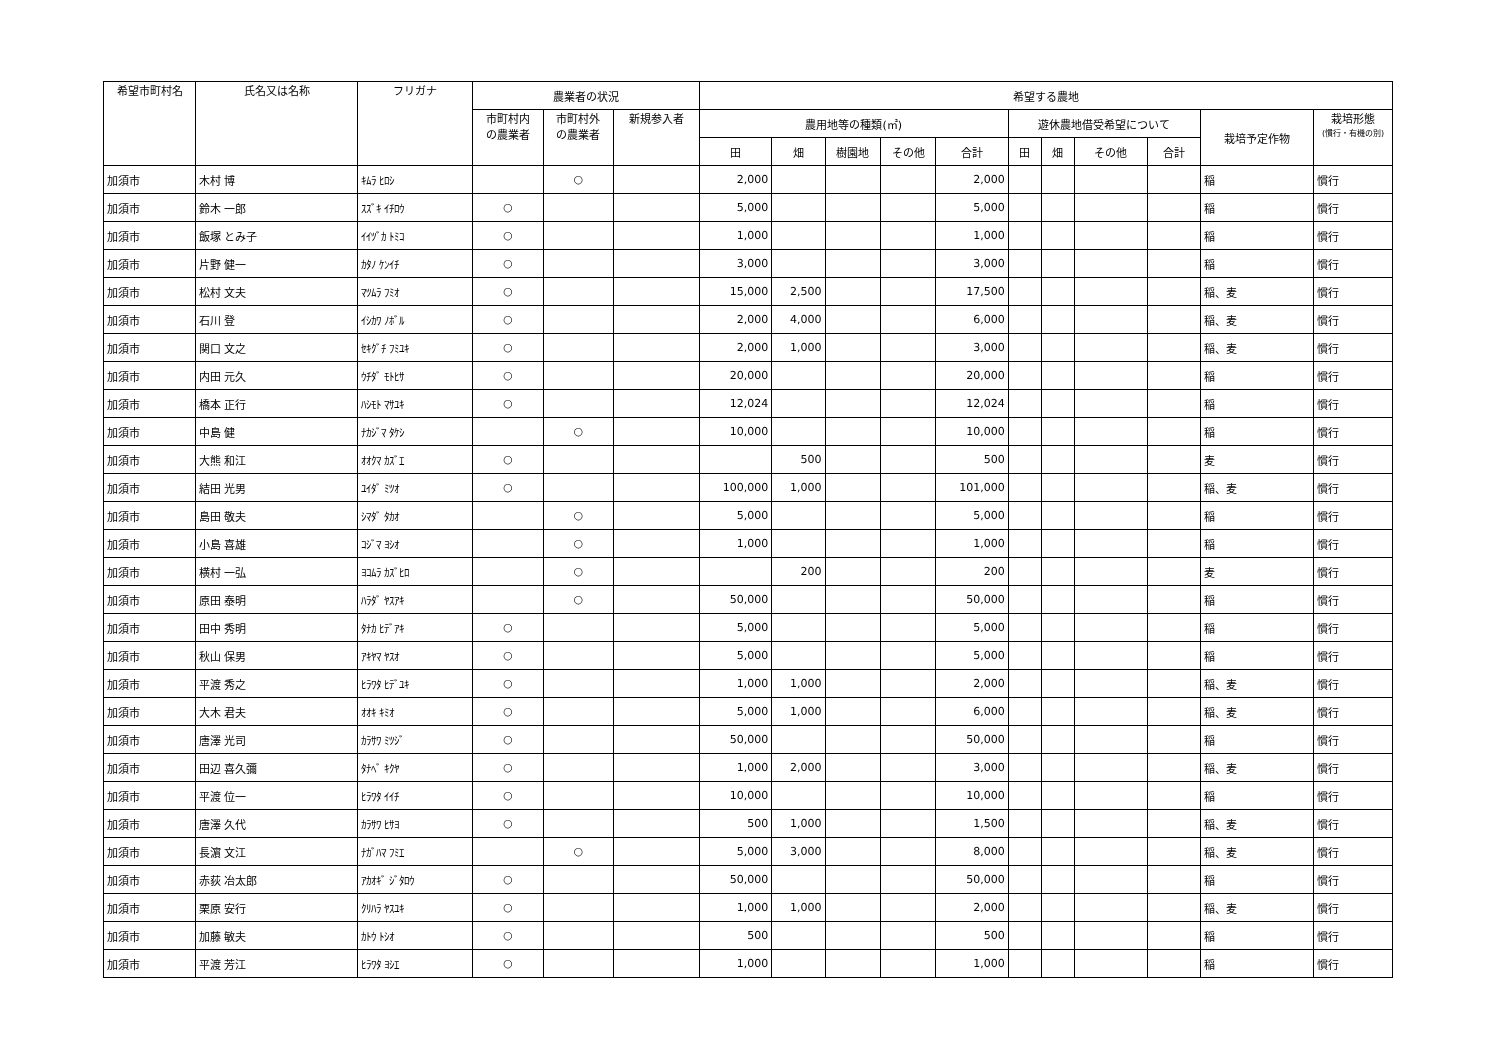| 希望市町村名 | 氏名又は名称 | フリガナ | 農業者の状況 | | | 希望する農地 | | | | | | | | | | |
| --- | --- | --- | --- | --- | --- | --- | --- | --- | --- | --- | --- | --- | --- | --- | --- | --- |
| | | | 市町村内 の農業者 | 市町村外 の農業者 | 新規参入者 | 農用地等の種類(㎡) | | | | | 遊休農地借受希望について | | | | 栽培予定作物 | 栽培形態 (慣行・有機の別) |
| | | | | | | 田 | 畑 | 樹園地 | その他 | 合計 | 田 | 畑 | その他 | 合計 | | |
| 加須市 | 木村 博 | ｷﾑﾗ ﾋﾛｼ | | ○ | | 2,000 | | | | 2,000 | | | | | 稲 | 慣行 |
| 加須市 | 鈴木 一郎 | ｽｽﾞｷ ｲﾁﾛｳ | ○ | | | 5,000 | | | | 5,000 | | | | | 稲 | 慣行 |
| 加須市 | 飯塚 とみ子 | ｲｲﾂﾞｶ ﾄﾐｺ | ○ | | | 1,000 | | | | 1,000 | | | | | 稲 | 慣行 |
| 加須市 | 片野 健一 | ｶﾀﾉ ｹﾝｲﾁ | ○ | | | 3,000 | | | | 3,000 | | | | | 稲 | 慣行 |
| 加須市 | 松村 文夫 | ﾏﾂﾑﾗ ﾌﾐｵ | ○ | | | 15,000 | 2,500 | | | 17,500 | | | | | 稲、麦 | 慣行 |
| 加須市 | 石川 登 | ｲｼｶﾜ ﾉﾎﾞﾙ | ○ | | | 2,000 | 4,000 | | | 6,000 | | | | | 稲、麦 | 慣行 |
| 加須市 | 関口 文之 | ｾｷｸﾞﾁ ﾌﾐﾕｷ | ○ | | | 2,000 | 1,000 | | | 3,000 | | | | | 稲、麦 | 慣行 |
| 加須市 | 内田 元久 | ｳﾁﾀﾞ ﾓﾄﾋｻ | ○ | | | 20,000 | | | | 20,000 | | | | | 稲 | 慣行 |
| 加須市 | 橋本 正行 | ﾊｼﾓﾄ ﾏｻﾕｷ | ○ | | | 12,024 | | | | 12,024 | | | | | 稲 | 慣行 |
| 加須市 | 中島 健 | ﾅｶｼﾞﾏ ﾀｹｼ | | ○ | | 10,000 | | | | 10,000 | | | | | 稲 | 慣行 |
| 加須市 | 大熊 和江 | ｵｵｸﾏ ｶｽﾞｴ | ○ | | | | 500 | | | 500 | | | | | 麦 | 慣行 |
| 加須市 | 結田 光男 | ﾕｲﾀﾞ ﾐﾂｵ | ○ | | | 100,000 | 1,000 | | | 101,000 | | | | | 稲、麦 | 慣行 |
| 加須市 | 島田 敬夫 | ｼﾏﾀﾞ ﾀｶｵ | | ○ | | 5,000 | | | | 5,000 | | | | | 稲 | 慣行 |
| 加須市 | 小島 喜雄 | ｺｼﾞﾏ ﾖｼｵ | | ○ | | 1,000 | | | | 1,000 | | | | | 稲 | 慣行 |
| 加須市 | 横村 一弘 | ﾖｺﾑﾗ ｶｽﾞﾋﾛ | | ○ | | | 200 | | | 200 | | | | | 麦 | 慣行 |
| 加須市 | 原田 泰明 | ﾊﾗﾀﾞ ﾔｽｱｷ | | ○ | | 50,000 | | | | 50,000 | | | | | 稲 | 慣行 |
| 加須市 | 田中 秀明 | ﾀﾅｶ ﾋﾃﾞｱｷ | ○ | | | 5,000 | | | | 5,000 | | | | | 稲 | 慣行 |
| 加須市 | 秋山 保男 | ｱｷﾔﾏ ﾔｽｵ | ○ | | | 5,000 | | | | 5,000 | | | | | 稲 | 慣行 |
| 加須市 | 平渡 秀之 | ﾋﾗﾜﾀ ﾋﾃﾞﾕｷ | ○ | | | 1,000 | 1,000 | | | 2,000 | | | | | 稲、麦 | 慣行 |
| 加須市 | 大木 君夫 | ｵｵｷ ｷﾐｵ | ○ | | | 5,000 | 1,000 | | | 6,000 | | | | | 稲、麦 | 慣行 |
| 加須市 | 唐澤 光司 | ｶﾗｻﾜ ﾐﾂｼﾞ | ○ | | | 50,000 | | | | 50,000 | | | | | 稲 | 慣行 |
| 加須市 | 田辺 喜久彌 | ﾀﾅﾍﾞ ｷｸﾔ | ○ | | | 1,000 | 2,000 | | | 3,000 | | | | | 稲、麦 | 慣行 |
| 加須市 | 平渡 位一 | ﾋﾗﾜﾀ ｲｲﾁ | ○ | | | 10,000 | | | | 10,000 | | | | | 稲 | 慣行 |
| 加須市 | 唐澤 久代 | ｶﾗｻﾜ ﾋｻﾖ | ○ | | | 500 | 1,000 | | | 1,500 | | | | | 稲、麦 | 慣行 |
| 加須市 | 長濵 文江 | ﾅｶﾞﾊﾏ ﾌﾐｴ | | ○ | | 5,000 | 3,000 | | | 8,000 | | | | | 稲、麦 | 慣行 |
| 加須市 | 赤荻 冶太郎 | ｱｶｵｷﾞ ｼﾞﾀﾛｳ | ○ | | | 50,000 | | | | 50,000 | | | | | 稲 | 慣行 |
| 加須市 | 栗原 安行 | ｸﾘﾊﾗ ﾔｽﾕｷ | ○ | | | 1,000 | 1,000 | | | 2,000 | | | | | 稲、麦 | 慣行 |
| 加須市 | 加藤 敏夫 | ｶﾄｳ ﾄｼｵ | ○ | | | 500 | | | | 500 | | | | | 稲 | 慣行 |
| 加須市 | 平渡 芳江 | ﾋﾗﾜﾀ ﾖｼｴ | ○ | | | 1,000 | | | | 1,000 | | | | | 稲 | 慣行 |